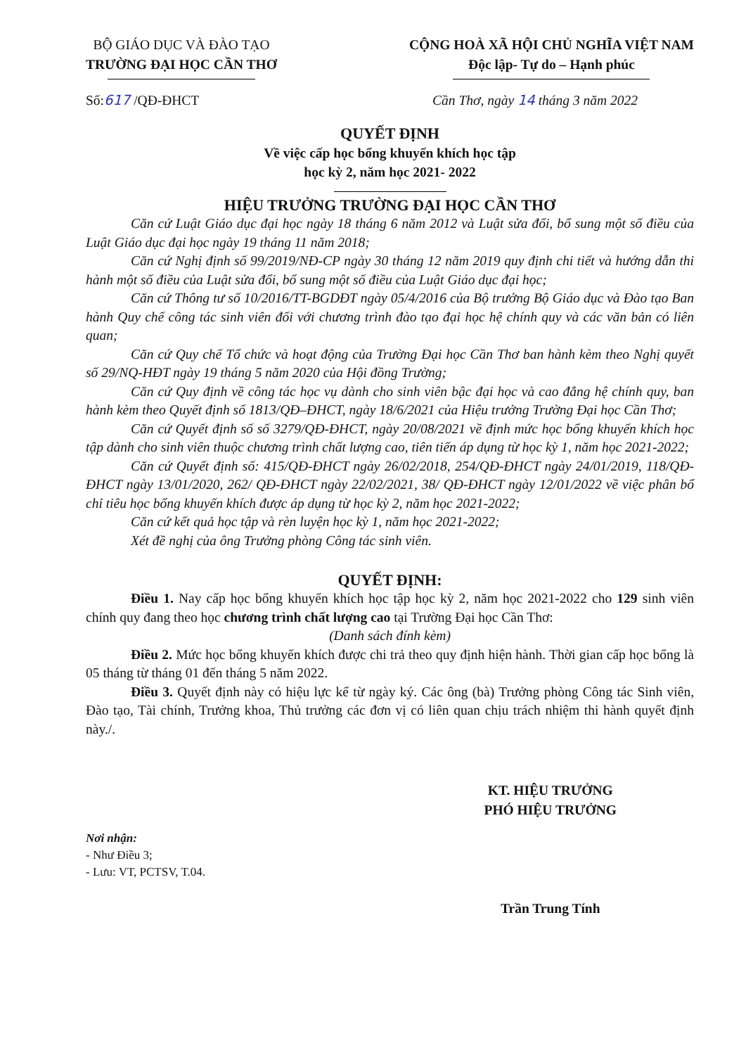BỘ GIÁO DỤC VÀ ĐÀO TẠO
TRƯỜNG ĐẠI HỌC CẦN THƠ
CỘNG HOÀ XÃ HỘI CHỦ NGHĨA VIỆT NAM
Độc lập- Tự do – Hạnh phúc
Số:617 /QĐ-ĐHCT Cần Thơ, ngày 14 tháng 3 năm 2022
QUYẾT ĐỊNH
Về việc cấp học bổng khuyến khích học tập
học kỳ 2, năm học 2021- 2022
HIỆU TRƯỞNG TRƯỜNG ĐẠI HỌC CẦN THƠ
Căn cứ Luật Giáo dục đại học ngày 18 tháng 6 năm 2012 và Luật sửa đổi, bổ sung một số điều của Luật Giáo dục đại học ngày 19 tháng 11 năm 2018;
Căn cứ Nghị định số 99/2019/NĐ-CP ngày 30 tháng 12 năm 2019 quy định chi tiết và hướng dẫn thi hành một số điều của Luật sửa đổi, bổ sung một số điều của Luật Giáo dục đại học;
Căn cứ Thông tư số 10/2016/TT-BGDĐT ngày 05/4/2016 của Bộ trưởng Bộ Giáo dục và Đào tạo Ban hành Quy chế công tác sinh viên đối với chương trình đào tạo đại học hệ chính quy và các văn bản có liên quan;
Căn cứ Quy chế Tổ chức và hoạt động của Trường Đại học Cần Thơ ban hành kèm theo Nghị quyết số 29/NQ-HĐT ngày 19 tháng 5 năm 2020 của Hội đồng Trường;
Căn cứ Quy định về công tác học vụ dành cho sinh viên bậc đại học và cao đẳng hệ chính quy, ban hành kèm theo Quyết định số 1813/QĐ–ĐHCT, ngày 18/6/2021 của Hiệu trưởng Trường Đại học Cần Thơ;
Căn cứ Quyết định số số 3279/QĐ-ĐHCT, ngày 20/08/2021 về định mức học bổng khuyến khích học tập dành cho sinh viên thuộc chương trình chất lượng cao, tiên tiến áp dụng từ học kỳ 1, năm học 2021-2022;
Căn cứ Quyết định số: 415/QĐ-ĐHCT ngày 26/02/2018, 254/QĐ-ĐHCT ngày 24/01/2019, 118/QĐ-ĐHCT ngày 13/01/2020, 262/ QĐ-ĐHCT ngày 22/02/2021, 38/ QĐ-ĐHCT ngày 12/01/2022 về việc phân bổ chỉ tiêu học bổng khuyến khích được áp dụng từ học kỳ 2, năm học 2021-2022;
Căn cứ kết quả học tập và rèn luyện học kỳ 1, năm học 2021-2022;
Xét đề nghị của ông Trưởng phòng Công tác sinh viên.
QUYẾT ĐỊNH:
Điều 1. Nay cấp học bổng khuyến khích học tập học kỳ 2, năm học 2021-2022 cho 129 sinh viên chính quy đang theo học chương trình chất lượng cao tại Trường Đại học Cần Thơ:
(Danh sách đính kèm)
Điều 2. Mức học bổng khuyến khích được chi trả theo quy định hiện hành. Thời gian cấp học bổng là 05 tháng từ tháng 01 đến tháng 5 năm 2022.
Điều 3. Quyết định này có hiệu lực kể từ ngày ký. Các ông (bà) Trưởng phòng Công tác Sinh viên, Đào tạo, Tài chính, Trưởng khoa, Thủ trưởng các đơn vị có liên quan chịu trách nhiệm thi hành quyết định này./.
Nơi nhận:
- Như Điều 3;
- Lưu: VT, PCTSV, T.04.
KT. HIỆU TRƯỞNG
PHÓ HIỆU TRƯỞNG
Trần Trung Tính